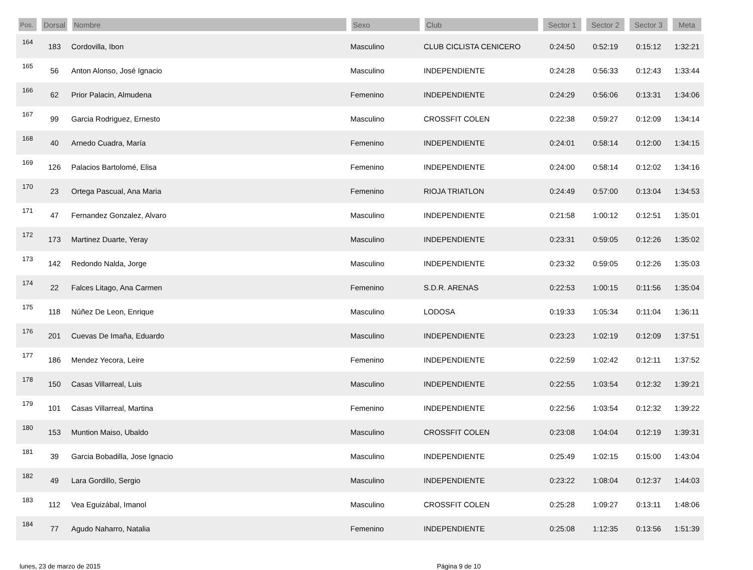| Pos. | Dorsal | Nombre | Sexo | Club | Sector 1 | Sector 2 | Sector 3 | Meta |
| --- | --- | --- | --- | --- | --- | --- | --- | --- |
| 164 | 183 | Cordovilla, Ibon | Masculino | CLUB CICLISTA CENICERO | 0:24:50 | 0:52:19 | 0:15:12 | 1:32:21 |
| 165 | 56 | Anton Alonso, José Ignacio | Masculino | INDEPENDIENTE | 0:24:28 | 0:56:33 | 0:12:43 | 1:33:44 |
| 166 | 62 | Prior Palacin, Almudena | Femenino | INDEPENDIENTE | 0:24:29 | 0:56:06 | 0:13:31 | 1:34:06 |
| 167 | 99 | Garcia Rodriguez, Ernesto | Masculino | CROSSFIT COLEN | 0:22:38 | 0:59:27 | 0:12:09 | 1:34:14 |
| 168 | 40 | Arnedo Cuadra, María | Femenino | INDEPENDIENTE | 0:24:01 | 0:58:14 | 0:12:00 | 1:34:15 |
| 169 | 126 | Palacios Bartolomé, Elisa | Femenino | INDEPENDIENTE | 0:24:00 | 0:58:14 | 0:12:02 | 1:34:16 |
| 170 | 23 | Ortega Pascual, Ana Maria | Femenino | RIOJA TRIATLON | 0:24:49 | 0:57:00 | 0:13:04 | 1:34:53 |
| 171 | 47 | Fernandez Gonzalez, Alvaro | Masculino | INDEPENDIENTE | 0:21:58 | 1:00:12 | 0:12:51 | 1:35:01 |
| 172 | 173 | Martinez Duarte, Yeray | Masculino | INDEPENDIENTE | 0:23:31 | 0:59:05 | 0:12:26 | 1:35:02 |
| 173 | 142 | Redondo Nalda, Jorge | Masculino | INDEPENDIENTE | 0:23:32 | 0:59:05 | 0:12:26 | 1:35:03 |
| 174 | 22 | Falces Litago, Ana Carmen | Femenino | S.D.R. ARENAS | 0:22:53 | 1:00:15 | 0:11:56 | 1:35:04 |
| 175 | 118 | Núñez De Leon, Enrique | Masculino | LODOSA | 0:19:33 | 1:05:34 | 0:11:04 | 1:36:11 |
| 176 | 201 | Cuevas De Imaña, Eduardo | Masculino | INDEPENDIENTE | 0:23:23 | 1:02:19 | 0:12:09 | 1:37:51 |
| 177 | 186 | Mendez Yecora, Leire | Femenino | INDEPENDIENTE | 0:22:59 | 1:02:42 | 0:12:11 | 1:37:52 |
| 178 | 150 | Casas Villarreal, Luis | Masculino | INDEPENDIENTE | 0:22:55 | 1:03:54 | 0:12:32 | 1:39:21 |
| 179 | 101 | Casas Villarreal, Martina | Femenino | INDEPENDIENTE | 0:22:56 | 1:03:54 | 0:12:32 | 1:39:22 |
| 180 | 153 | Muntion Maiso, Ubaldo | Masculino | CROSSFIT COLEN | 0:23:08 | 1:04:04 | 0:12:19 | 1:39:31 |
| 181 | 39 | Garcia Bobadilla, Jose Ignacio | Masculino | INDEPENDIENTE | 0:25:49 | 1:02:15 | 0:15:00 | 1:43:04 |
| 182 | 49 | Lara Gordillo, Sergio | Masculino | INDEPENDIENTE | 0:23:22 | 1:08:04 | 0:12:37 | 1:44:03 |
| 183 | 112 | Vea Eguizábal, Imanol | Masculino | CROSSFIT COLEN | 0:25:28 | 1:09:27 | 0:13:11 | 1:48:06 |
| 184 | 77 | Agudo Naharro, Natalia | Femenino | INDEPENDIENTE | 0:25:08 | 1:12:35 | 0:13:56 | 1:51:39 |
lunes, 23 de marzo de 2015 Página 9 de 10